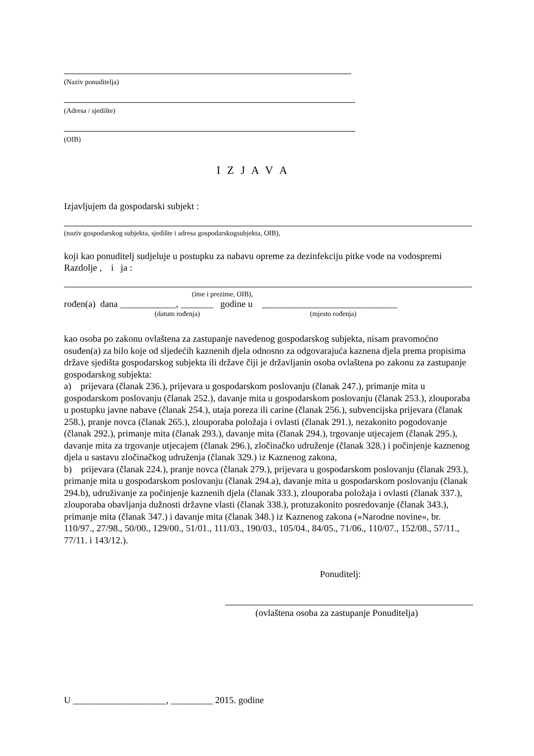(Naziv ponuditelja)
(Adresa / sjedište)
(OIB)
I Z J A V A
Izjavljujem da gospodarski subjekt :
(naziv gospodarskog subjekta, sjedište i adresa gospodarskogsubjekta, OIB),
koji kao ponuditelj sudjeluje u postupku za nabavu opreme za dezinfekciju pitke vode na vodospremi Razdolje , i ja :
(ime i prezime, OIB),
rođen(a) dana ____________, _______ godine u _____________________________
(datum rođenja) (mjesto rođenja)
kao osoba po zakonu ovlaštena za zastupanje navedenog gospodarskog subjekta, nisam pravomoćno osuđen(a) za bilo koje od sljedećih kaznenih djela odnosno za odgovarajuća kaznena djela prema propisima države sjedišta gospodarskog subjekta ili države čiji je državljanin osoba ovlaštena po zakonu za zastupanje gospodarskog subjekta:
a) prijevara (članak 236.), prijevara u gospodarskom poslovanju (članak 247.), primanje mita u gospodarskom poslovanju (članak 252.), davanje mita u gospodarskom poslovanju (članak 253.), zlouporaba u postupku javne nabave (članak 254.), utaja poreza ili carine (članak 256.), subvencijska prijevara (članak 258.), pranje novca (članak 265.), zlouporaba položaja i ovlasti (članak 291.), nezakonito pogodovanje (članak 292.), primanje mita (članak 293.), davanje mita (članak 294.), trgovanje utjecajem (članak 295.), davanje mita za trgovanje utjecajem (članak 296.), zločinačko udruženje (članak 328.) i počinjenje kaznenog djela u sastavu zločinačkog udruženja (članak 329.) iz Kaznenog zakona,
b) prijevara (članak 224.), pranje novca (članak 279.), prijevara u gospodarskom poslovanju (članak 293.), primanje mita u gospodarskom poslovanju (članak 294.a), davanje mita u gospodarskom poslovanju (članak 294.b), udruživanje za počinjenje kaznenih djela (članak 333.), zlouporaba položaja i ovlasti (članak 337.), zlouporaba obavljanja dužnosti državne vlasti (članak 338.), protuzakonito posredovanje (članak 343.), primanje mita (članak 347.) i davanje mita (članak 348.) iz Kaznenog zakona (»Narodne novine«, br. 110/97., 27/98., 50/00., 129/00., 51/01., 111/03., 190/03., 105/04., 84/05., 71/06., 110/07., 152/08., 57/11., 77/11. i 143/12.).
Ponuditelj:
(ovlaštena osoba za zastupanje Ponuditelja)
U ____________________, _________ 2015. godine